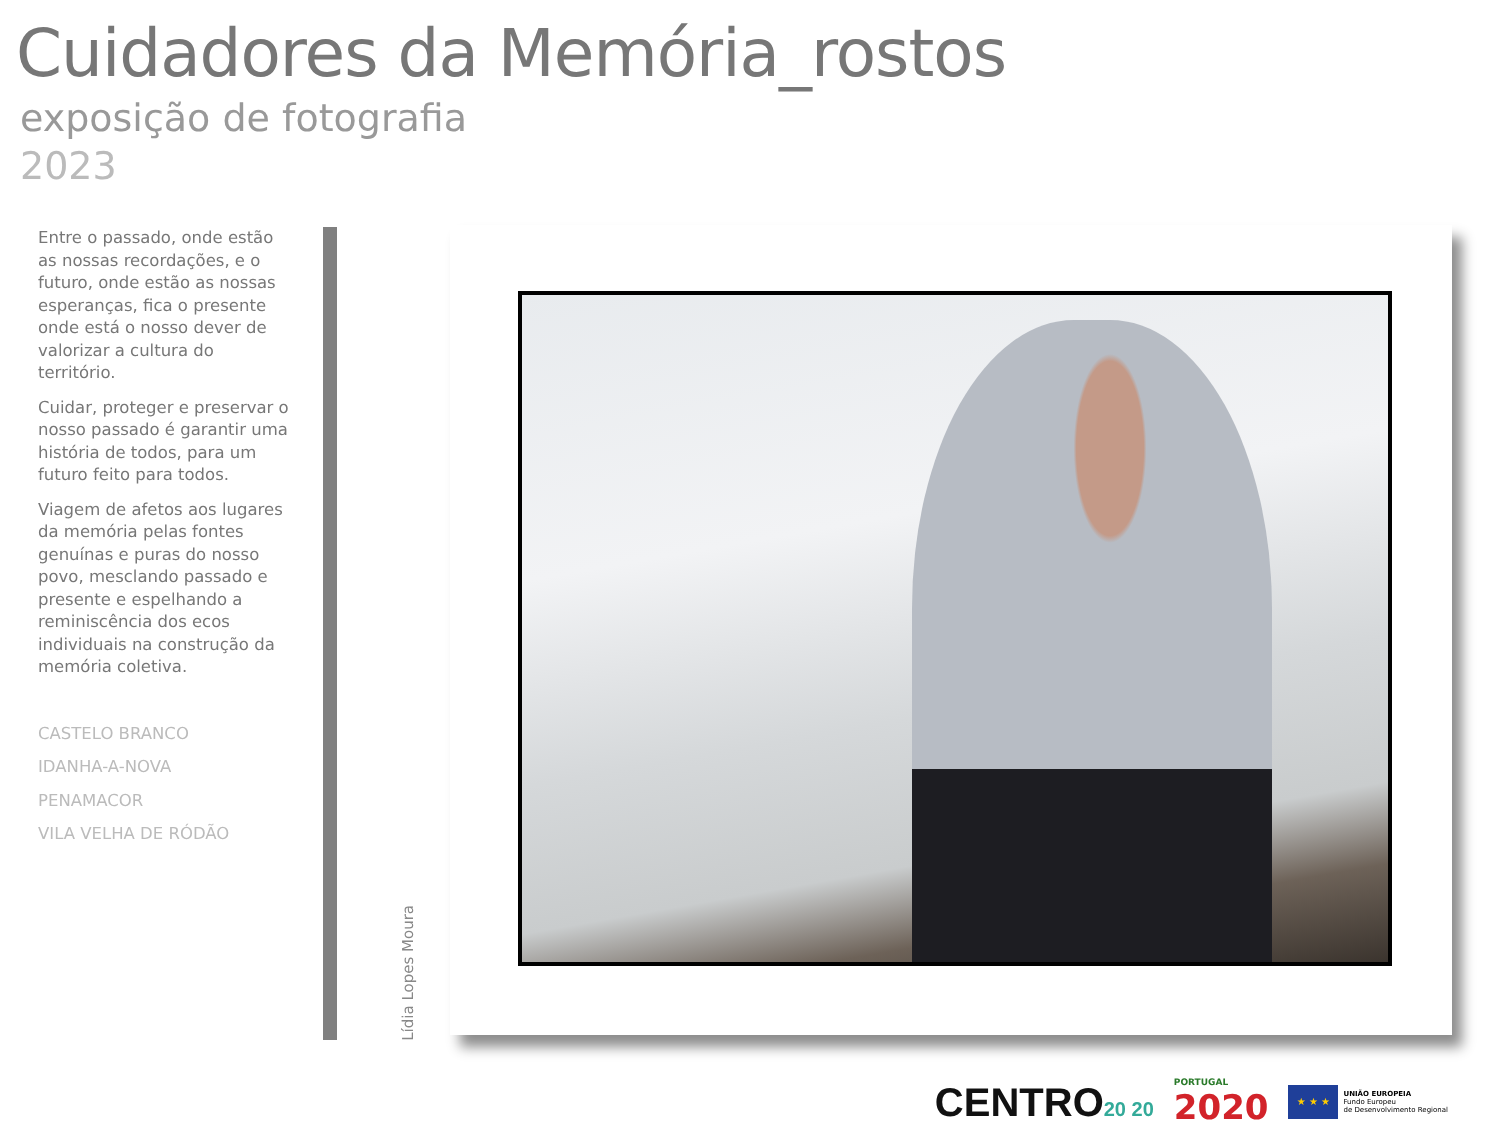Cuidadores da Memória_rostos
exposição de fotografia
2023
Entre o passado, onde estão as nossas recordações, e o futuro, onde estão as nossas esperanças, fica o presente onde está o nosso dever de valorizar a cultura do território.
Cuidar, proteger e preservar o nosso passado é garantir uma história de todos, para um futuro feito para todos.
Viagem de afetos aos lugares da memória pelas fontes genuínas e puras do nosso povo, mesclando passado e presente e espelhando a reminiscência dos ecos individuais na construção da memória coletiva.
CASTELO BRANCO
IDANHA-A-NOVA
PENAMACOR
VILA VELHA DE RÓDÃO
Lídia Lopes Moura
CENTRO20 20
PORTUGAL
2020
★ ★ ★
UNIÃO EUROPEIA
Fundo Europeu
de Desenvolvimento Regional